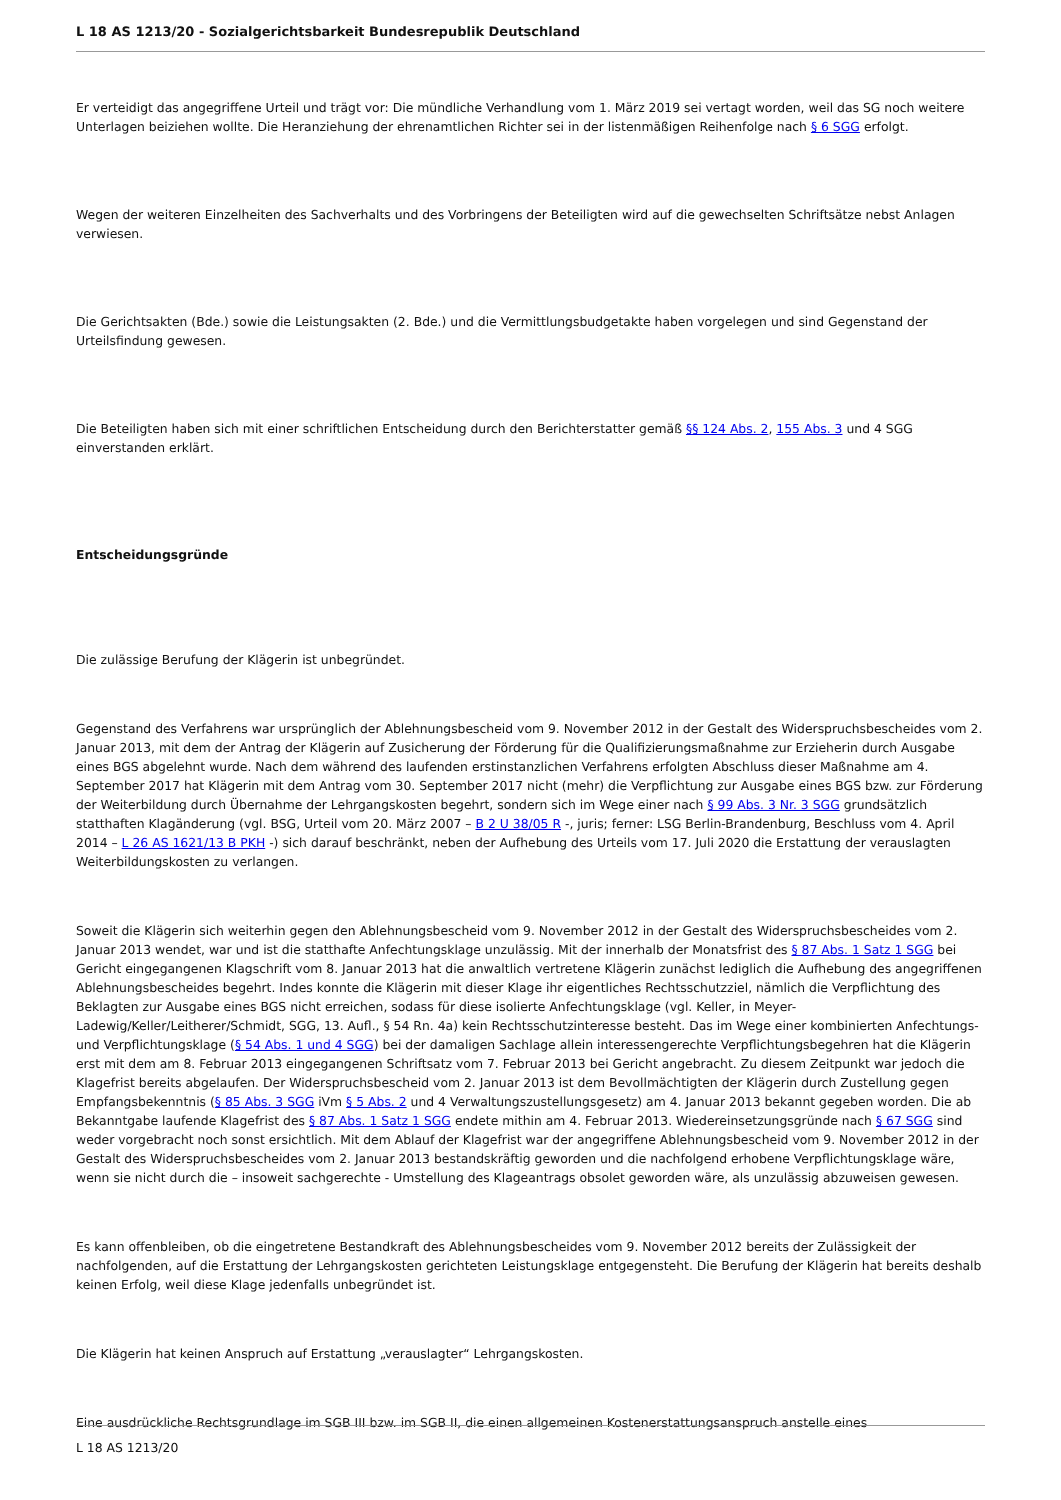L 18 AS 1213/20 - Sozialgerichtsbarkeit Bundesrepublik Deutschland
Er verteidigt das angegriffene Urteil und trägt vor: Die mündliche Verhandlung vom 1. März 2019 sei vertagt worden, weil das SG noch weitere Unterlagen beiziehen wollte. Die Heranziehung der ehrenamtlichen Richter sei in der listenmäßigen Reihenfolge nach § 6 SGG erfolgt.
Wegen der weiteren Einzelheiten des Sachverhalts und des Vorbringens der Beteiligten wird auf die gewechselten Schriftsätze nebst Anlagen verwiesen.
Die Gerichtsakten (Bde.) sowie die Leistungsakten (2. Bde.) und die Vermittlungsbudgetakte haben vorgelegen und sind Gegenstand der Urteilsfindung gewesen.
Die Beteiligten haben sich mit einer schriftlichen Entscheidung durch den Berichterstatter gemäß §§ 124 Abs. 2, 155 Abs. 3 und 4 SGG einverstanden erklärt.
Entscheidungsgründe
Die zulässige Berufung der Klägerin ist unbegründet.
Gegenstand des Verfahrens war ursprünglich der Ablehnungsbescheid vom 9. November 2012 in der Gestalt des Widerspruchsbescheides vom 2. Januar 2013, mit dem der Antrag der Klägerin auf Zusicherung der Förderung für die Qualifizierungsmaßnahme zur Erzieherin durch Ausgabe eines BGS abgelehnt wurde. Nach dem während des laufenden erstinstanzlichen Verfahrens erfolgten Abschluss dieser Maßnahme am 4. September 2017 hat Klägerin mit dem Antrag vom 30. September 2017 nicht (mehr) die Verpflichtung zur Ausgabe eines BGS bzw. zur Förderung der Weiterbildung durch Übernahme der Lehrgangskosten begehrt, sondern sich im Wege einer nach § 99 Abs. 3 Nr. 3 SGG grundsätzlich statthaften Klagänderung (vgl. BSG, Urteil vom 20. März 2007 – B 2 U 38/05 R -, juris; ferner: LSG Berlin-Brandenburg, Beschluss vom 4. April 2014 – L 26 AS 1621/13 B PKH -) sich darauf beschränkt, neben der Aufhebung des Urteils vom 17. Juli 2020 die Erstattung der verauslagten Weiterbildungskosten zu verlangen.
Soweit die Klägerin sich weiterhin gegen den Ablehnungsbescheid vom 9. November 2012 in der Gestalt des Widerspruchsbescheides vom 2. Januar 2013 wendet, war und ist die statthafte Anfechtungsklage unzulässig. Mit der innerhalb der Monatsfrist des § 87 Abs. 1 Satz 1 SGG bei Gericht eingegangenen Klagschrift vom 8. Januar 2013 hat die anwaltlich vertretene Klägerin zunächst lediglich die Aufhebung des angegriffenen Ablehnungsbescheides begehrt. Indes konnte die Klägerin mit dieser Klage ihr eigentliches Rechtsschutzziel, nämlich die Verpflichtung des Beklagten zur Ausgabe eines BGS nicht erreichen, sodass für diese isolierte Anfechtungsklage (vgl. Keller, in Meyer-Ladewig/Keller/Leitherer/Schmidt, SGG, 13. Aufl., § 54 Rn. 4a) kein Rechtsschutzinteresse besteht. Das im Wege einer kombinierten Anfechtungs- und Verpflichtungsklage (§ 54 Abs. 1 und 4 SGG) bei der damaligen Sachlage allein interessengerechte Verpflichtungsbegehren hat die Klägerin erst mit dem am 8. Februar 2013 eingegangenen Schriftsatz vom 7. Februar 2013 bei Gericht angebracht. Zu diesem Zeitpunkt war jedoch die Klagefrist bereits abgelaufen. Der Widerspruchsbescheid vom 2. Januar 2013 ist dem Bevollmächtigten der Klägerin durch Zustellung gegen Empfangsbekenntnis (§ 85 Abs. 3 SGG iVm § 5 Abs. 2 und 4 Verwaltungszustellungsgesetz) am 4. Januar 2013 bekannt gegeben worden. Die ab Bekanntgabe laufende Klagefrist des § 87 Abs. 1 Satz 1 SGG endete mithin am 4. Februar 2013. Wiedereinsetzungsgründe nach § 67 SGG sind weder vorgebracht noch sonst ersichtlich. Mit dem Ablauf der Klagefrist war der angegriffene Ablehnungsbescheid vom 9. November 2012 in der Gestalt des Widerspruchsbescheides vom 2. Januar 2013 bestandskräftig geworden und die nachfolgend erhobene Verpflichtungsklage wäre, wenn sie nicht durch die – insoweit sachgerechte - Umstellung des Klageantrags obsolet geworden wäre, als unzulässig abzuweisen gewesen.
Es kann offenbleiben, ob die eingetretene Bestandkraft des Ablehnungsbescheides vom 9. November 2012 bereits der Zulässigkeit der nachfolgenden, auf die Erstattung der Lehrgangskosten gerichteten Leistungsklage entgegensteht. Die Berufung der Klägerin hat bereits deshalb keinen Erfolg, weil diese Klage jedenfalls unbegründet ist.
Die Klägerin hat keinen Anspruch auf Erstattung „verauslagter“ Lehrgangskosten.
Eine ausdrückliche Rechtsgrundlage im SGB III bzw. im SGB II, die einen allgemeinen Kostenerstattungsanspruch anstelle eines
L 18 AS 1213/20